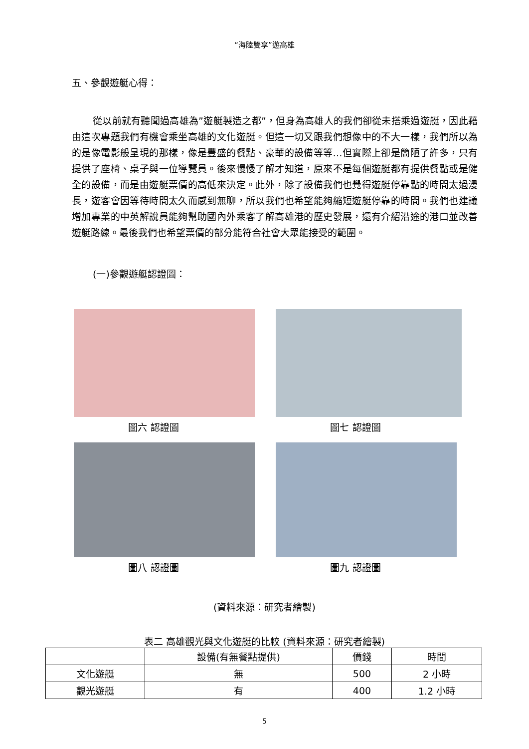“海陸雙享”遊高雄
五、參觀遊艇心得：
從以前就有聽聞過高雄為”遊艇製造之都”，但身為高雄人的我們卻從未搭乘過遊艇，因此藉由這次專題我們有機會乘坐高雄的文化遊艇。但這一切又跟我們想像中的不大一樣，我們所以為的是像電影般呈現的那樣，像是豐盛的餐點、豪華的設備等等…但實際上卻是簡陋了許多，只有提供了座椅、桌子與一位導覽員。後來慢慢了解才知道，原來不是每個遊艇都有提供餐點或是健全的設備，而是由遊艇票價的高低來決定。此外，除了設備我們也覺得遊艇停靠點的時間太過漫長，遊客會因等待時間太久而感到無聊，所以我們也希望能夠縮短遊艇停靠的時間。我們也建議增加專業的中英解說員能夠幫助國內外乘客了解高雄港的歷史發展，還有介紹沿途的港口並改善遊艇路線。最後我們也希望票價的部分能符合社會大眾能接受的範圍。
(一)參觀遊艇認證圖：
圖六 認證圖
圖七 認證圖
圖八 認證圖
圖九 認證圖
(資料來源：研究者繪製)
表二 高雄觀光與文化遊艇的比較 (資料來源：研究者繪製)
| | 設備(有無餐點提供) | 價錢 | 時間 |
| 文化遊艇 | 無 | 500 | 2 小時 |
| 觀光遊艇 | 有 | 400 | 1.2 小時 |
5